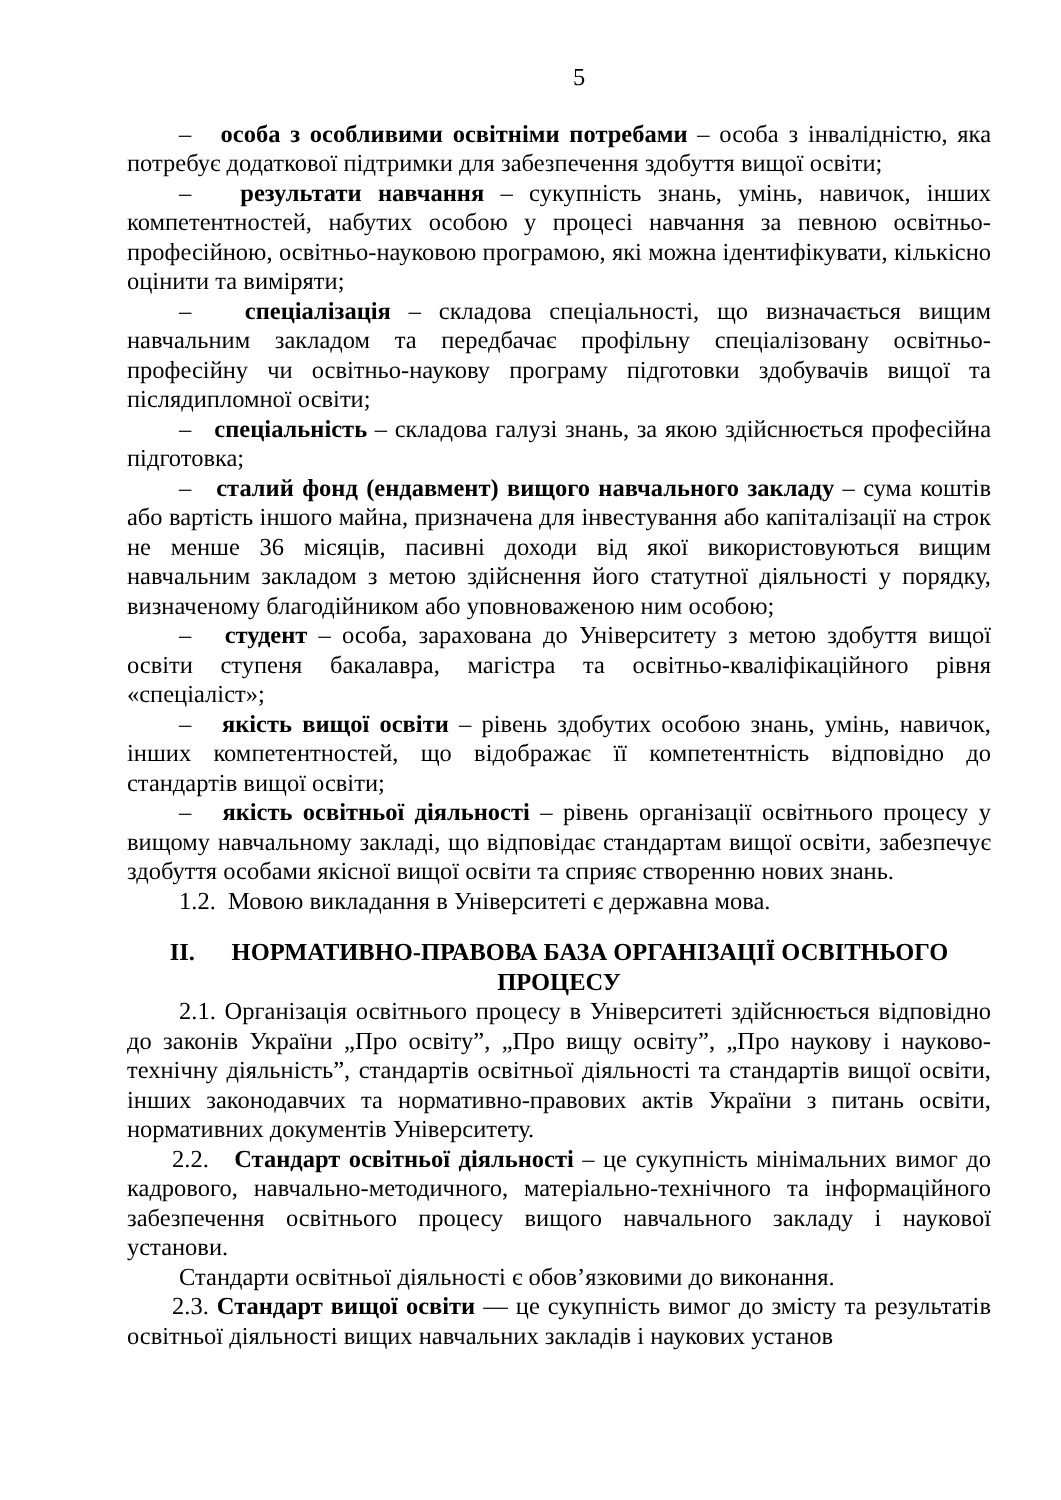5
– особа з особливими освітніми потребами – особа з інвалідністю, яка потребує додаткової підтримки для забезпечення здобуття вищої освіти;
– результати навчання – сукупність знань, умінь, навичок, інших компетентностей, набутих особою у процесі навчання за певною освітньо-професійною, освітньо-науковою програмою, які можна ідентифікувати, кількісно оцінити та виміряти;
– спеціалізація – складова спеціальності, що визначається вищим навчальним закладом та передбачає профільну спеціалізовану освітньо-професійну чи освітньо-наукову програму підготовки здобувачів вищої та післядипломної освіти;
– спеціальність – складова галузі знань, за якою здійснюється професійна підготовка;
– сталий фонд (ендавмент) вищого навчального закладу – сума коштів або вартість іншого майна, призначена для інвестування або капіталізації на строк не менше 36 місяців, пасивні доходи від якої використовуються вищим навчальним закладом з метою здійснення його статутної діяльності у порядку, визначеному благодійником або уповноваженою ним особою;
– студент – особа, зарахована до Університету з метою здобуття вищої освіти ступеня бакалавра, магістра та освітньо-кваліфікаційного рівня «спеціаліст»;
– якість вищої освіти – рівень здобутих особою знань, умінь, навичок, інших компетентностей, що відображає її компетентність відповідно до стандартів вищої освіти;
– якість освітньої діяльності – рівень організації освітнього процесу у вищому навчальному закладі, що відповідає стандартам вищої освіти, забезпечує здобуття особами якісної вищої освіти та сприяє створенню нових знань.
1.2. Мовою викладання в Університеті є державна мова.
II. НОРМАТИВНО-ПРАВОВА БАЗА ОРГАНІЗАЦІЇ ОСВІТНЬОГО ПРОЦЕСУ
2.1. Організація освітнього процесу в Університеті здійснюється відповідно до законів України „Про освіту”, „Про вищу освіту”, „Про наукову і науково-технічну діяльність”, стандартів освітньої діяльності та стандартів вищої освіти, інших законодавчих та нормативно-правових актів України з питань освіти, нормативних документів Університету.
2.2. Стандарт освітньої діяльності – це сукупність мінімальних вимог до кадрового, навчально-методичного, матеріально-технічного та інформаційного забезпечення освітнього процесу вищого навчального закладу і наукової установи.
Стандарти освітньої діяльності є обов’язковими до виконання.
2.3. Стандарт вищої освіти — це сукупність вимог до змісту та результатів освітньої діяльності вищих навчальних закладів і наукових установ